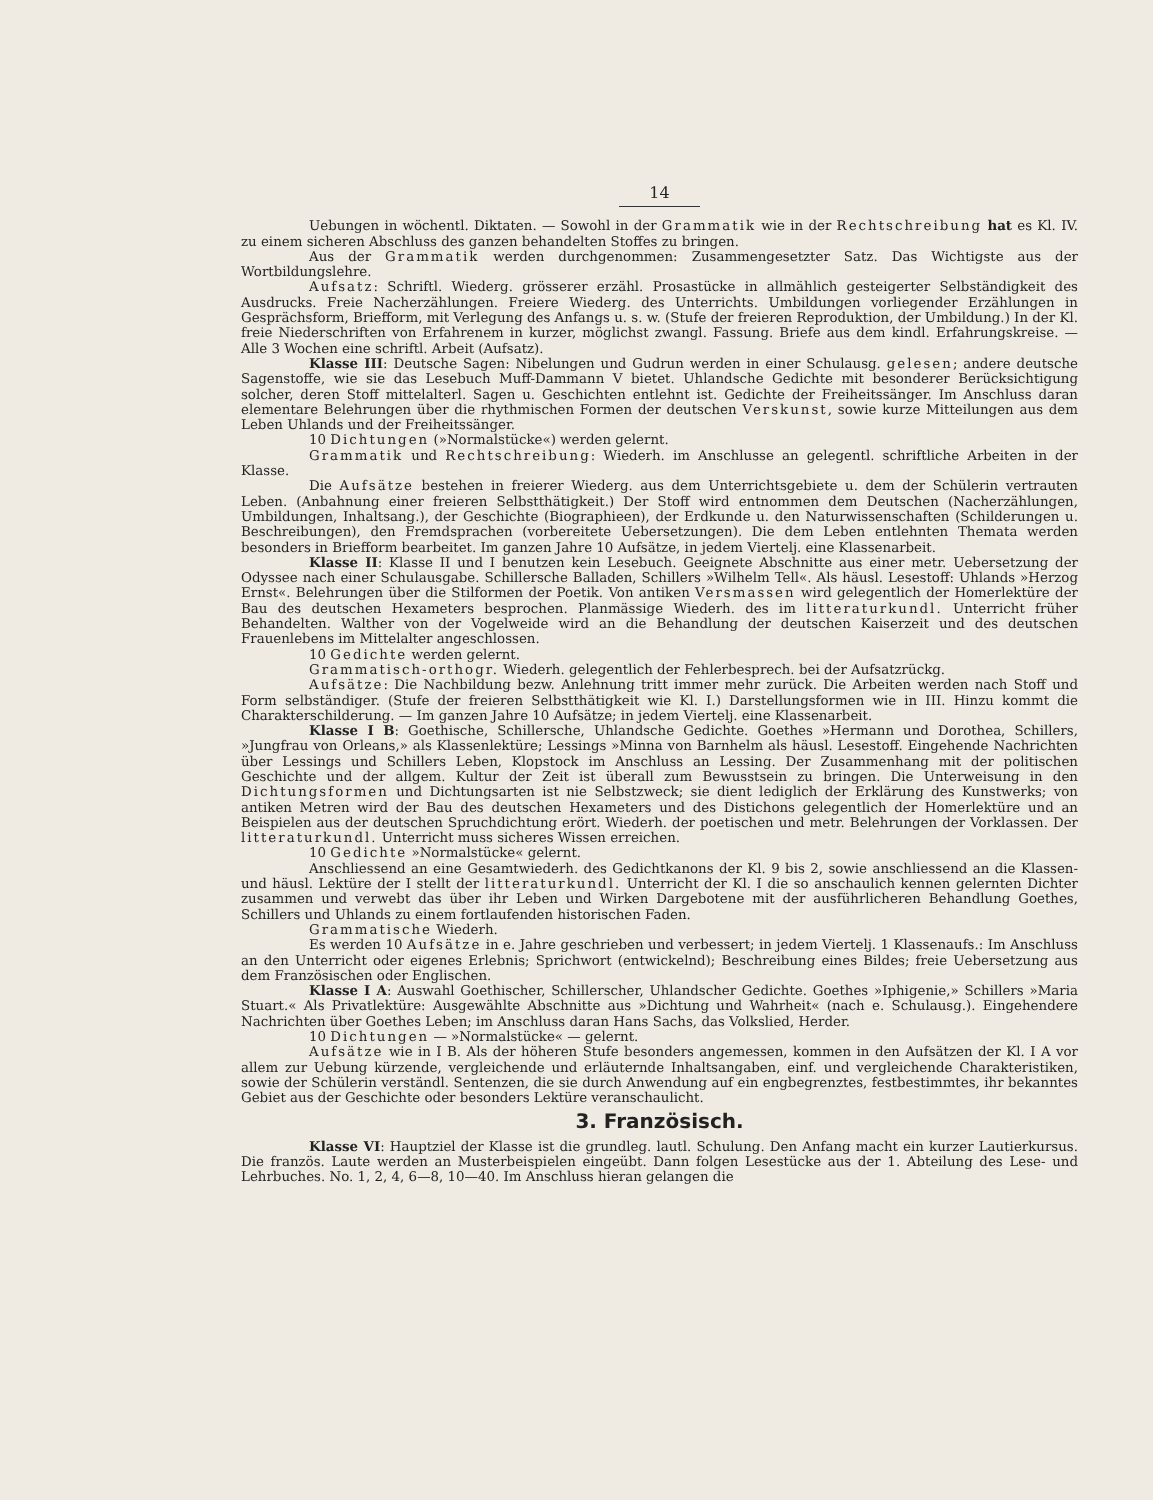14
Uebungen in wöchentl. Diktaten. — Sowohl in der Grammatik wie in der Rechtschreibung hat es Kl. IV. zu einem sicheren Abschluss des ganzen behandelten Stoffes zu bringen.
Aus der Grammatik werden durchgenommen: Zusammengesetzter Satz. Das Wichtigste aus der Wortbildungslehre.
Aufsatz: Schriftl. Wiederg. grösserer erzähl. Prosastücke in allmählich gesteigerter Selbständigkeit des Ausdrucks. Freie Nacherzählungen. Freiere Wiederg. des Unterrichts. Umbildungen vorliegender Erzählungen in Gesprächsform, Briefform, mit Verlegung des Anfangs u. s. w. (Stufe der freieren Reproduktion, der Umbildung.) In der Kl. freie Niederschriften von Erfahrenem in kurzer, möglichst zwangl. Fassung. Briefe aus dem kindl. Erfahrungskreise. — Alle 3 Wochen eine schriftl. Arbeit (Aufsatz).
Klasse III: Deutsche Sagen: Nibelungen und Gudrun werden in einer Schulausg. gelesen; andere deutsche Sagenstoffe, wie sie das Lesebuch Muff-Dammann V bietet. Uhlandsche Gedichte mit besonderer Berücksichtigung solcher, deren Stoff mittelalterl. Sagen u. Geschichten entlehnt ist. Gedichte der Freiheitssänger. Im Anschluss daran elementare Belehrungen über die rhythmischen Formen der deutschen Verskunst, sowie kurze Mitteilungen aus dem Leben Uhlands und der Freiheitssänger.
10 Dichtungen (»Normalstücke«) werden gelernt.
Grammatik und Rechtschreibung: Wiederh. im Anschlusse an gelegentl. schriftliche Arbeiten in der Klasse.
Die Aufsätze bestehen in freierer Wiederg. aus dem Unterrichtsgebiete u. dem der Schülerin vertrauten Leben. (Anbahnung einer freieren Selbstthätigkeit.) Der Stoff wird entnommen dem Deutschen (Nacherzählungen, Umbildungen, Inhaltsang.), der Geschichte (Biographieen), der Erdkunde u. den Naturwissenschaften (Schilderungen u. Beschreibungen), den Fremdsprachen (vorbereitete Uebersetzungen). Die dem Leben entlehnten Themata werden besonders in Briefform bearbeitet. Im ganzen Jahre 10 Aufsätze, in jedem Viertelj. eine Klassenarbeit.
Klasse II: Klasse II und I benutzen kein Lesebuch. Geeignete Abschnitte aus einer metr. Uebersetzung der Odyssee nach einer Schulausgabe. Schillersche Balladen, Schillers »Wilhelm Tell«. Als häusl. Lesestoff: Uhlands »Herzog Ernst«. Belehrungen über die Stilformen der Poetik. Von antiken Versmassen wird gelegentlich der Homerlektüre der Bau des deutschen Hexameters besprochen. Planmässige Wiederh. des im litteraturkundl. Unterricht früher Behandelten. Walther von der Vogelweide wird an die Behandlung der deutschen Kaiserzeit und des deutschen Frauenlebens im Mittelalter angeschlossen.
10 Gedichte werden gelernt.
Grammatisch-orthogr. Wiederh. gelegentlich der Fehlerbesprech. bei der Aufsatzrückg.
Aufsätze: Die Nachbildung bezw. Anlehnung tritt immer mehr zurück. Die Arbeiten werden nach Stoff und Form selbständiger. (Stufe der freieren Selbstthätigkeit wie Kl. I.) Darstellungsformen wie in III. Hinzu kommt die Charakterschilderung. — Im ganzen Jahre 10 Aufsätze; in jedem Viertelj. eine Klassenarbeit.
Klasse I B: Goethische, Schillersche, Uhlandsche Gedichte. Goethes »Hermann und Dorothea, Schillers, »Jungfrau von Orleans,» als Klassenlektüre; Lessings »Minna von Barnhelm als häusl. Lesestoff. Eingehende Nachrichten über Lessings und Schillers Leben, Klopstock im Anschluss an Lessing. Der Zusammenhang mit der politischen Geschichte und der allgem. Kultur der Zeit ist überall zum Bewusstsein zu bringen. Die Unterweisung in den Dichtungsformen und Dichtungsarten ist nie Selbstzweck; sie dient lediglich der Erklärung des Kunstwerks; von antiken Metren wird der Bau des deutschen Hexameters und des Distichons gelegentlich der Homerlektüre und an Beispielen aus der deutschen Spruchdichtung erört. Wiederh. der poetischen und metr. Belehrungen der Vorklassen. Der litteraturkundl. Unterricht muss sicheres Wissen erreichen.
10 Gedichte »Normalstücke« gelernt.
Anschliessend an eine Gesamtwiederh. des Gedichtkanons der Kl. 9 bis 2, sowie anschliessend an die Klassen- und häusl. Lektüre der I stellt der litteraturkundl. Unterricht der Kl. I die so anschaulich kennen gelernten Dichter zusammen und verwebt das über ihr Leben und Wirken Dargebotene mit der ausführlicheren Behandlung Goethes, Schillers und Uhlands zu einem fortlaufenden historischen Faden.
Grammatische Wiederh.
Es werden 10 Aufsätze in e. Jahre geschrieben und verbessert; in jedem Viertelj. 1 Klassenaufs.: Im Anschluss an den Unterricht oder eigenes Erlebnis; Sprichwort (entwickelnd); Beschreibung eines Bildes; freie Uebersetzung aus dem Französischen oder Englischen.
Klasse I A: Auswahl Goethischer, Schillerscher, Uhlandscher Gedichte. Goethes »Iphigenie,» Schillers »Maria Stuart.« Als Privatlektüre: Ausgewählte Abschnitte aus »Dichtung und Wahrheit« (nach e. Schulausg.). Eingehendere Nachrichten über Goethes Leben; im Anschluss daran Hans Sachs, das Volkslied, Herder.
10 Dichtungen — »Normalstücke« — gelernt.
Aufsätze wie in I B. Als der höheren Stufe besonders angemessen, kommen in den Aufsätzen der Kl. I A vor allem zur Uebung kürzende, vergleichende und erläuternde Inhaltsangaben, einf. und vergleichende Charakteristiken, sowie der Schülerin verständl. Sentenzen, die sie durch Anwendung auf ein engbegrenztes, festbestimmtes, ihr bekanntes Gebiet aus der Geschichte oder besonders Lektüre veranschaulicht.
3. Französisch.
Klasse VI: Hauptziel der Klasse ist die grundleg. lautl. Schulung. Den Anfang macht ein kurzer Lautierkursus. Die französ. Laute werden an Musterbeispielen eingeübt. Dann folgen Lesestücke aus der 1. Abteilung des Lese- und Lehrbuches. No. 1, 2, 4, 6—8, 10—40. Im Anschluss hieran gelangen die